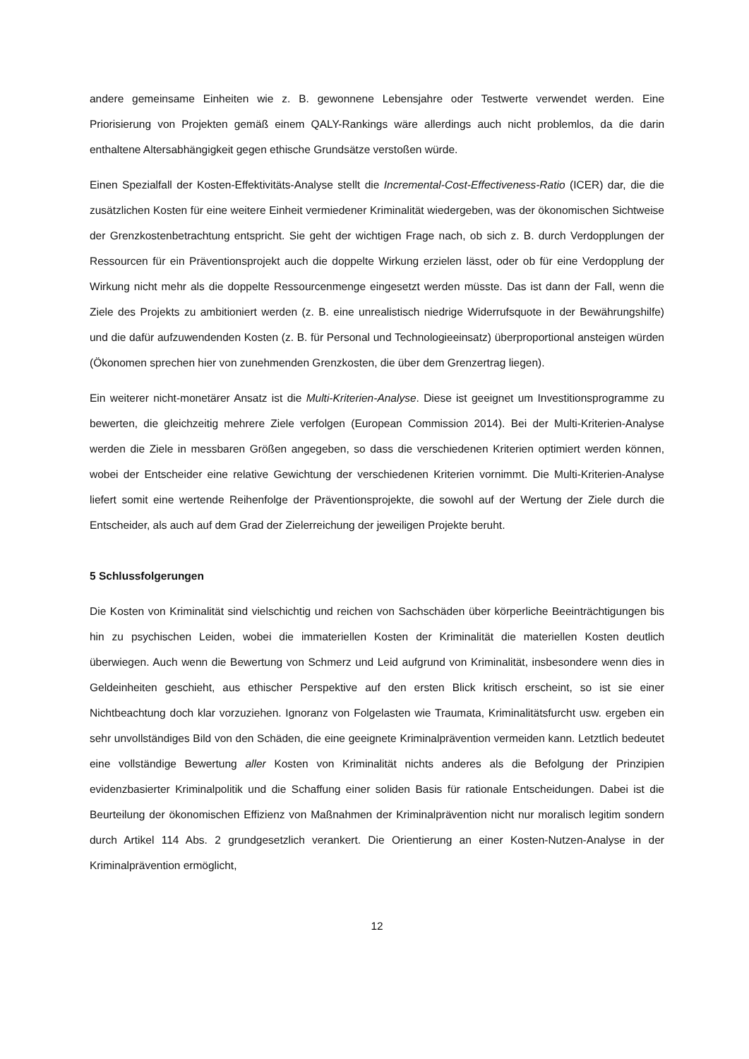andere gemeinsame Einheiten wie z. B. gewonnene Lebensjahre oder Testwerte verwendet werden. Eine Priorisierung von Projekten gemäß einem QALY-Rankings wäre allerdings auch nicht problemlos, da die darin enthaltene Altersabhängigkeit gegen ethische Grundsätze verstoßen würde.
Einen Spezialfall der Kosten-Effektivitäts-Analyse stellt die Incremental-Cost-Effectiveness-Ratio (ICER) dar, die die zusätzlichen Kosten für eine weitere Einheit vermiedener Kriminalität wiedergeben, was der ökonomischen Sichtweise der Grenzkostenbetrachtung entspricht. Sie geht der wichtigen Frage nach, ob sich z. B. durch Verdopplungen der Ressourcen für ein Präventionsprojekt auch die doppelte Wirkung erzielen lässt, oder ob für eine Verdopplung der Wirkung nicht mehr als die doppelte Ressourcenmenge eingesetzt werden müsste. Das ist dann der Fall, wenn die Ziele des Projekts zu ambitioniert werden (z. B. eine unrealistisch niedrige Widerrufsquote in der Bewährungshilfe) und die dafür aufzuwendenden Kosten (z. B. für Personal und Technologieeinsatz) überproportional ansteigen würden (Ökonomen sprechen hier von zunehmenden Grenzkosten, die über dem Grenzertrag liegen).
Ein weiterer nicht-monetärer Ansatz ist die Multi-Kriterien-Analyse. Diese ist geeignet um Investitionsprogramme zu bewerten, die gleichzeitig mehrere Ziele verfolgen (European Commission 2014). Bei der Multi-Kriterien-Analyse werden die Ziele in messbaren Größen angegeben, so dass die verschiedenen Kriterien optimiert werden können, wobei der Entscheider eine relative Gewichtung der verschiedenen Kriterien vornimmt. Die Multi-Kriterien-Analyse liefert somit eine wertende Reihenfolge der Präventionsprojekte, die sowohl auf der Wertung der Ziele durch die Entscheider, als auch auf dem Grad der Zielerreichung der jeweiligen Projekte beruht.
5 Schlussfolgerungen
Die Kosten von Kriminalität sind vielschichtig und reichen von Sachschäden über körperliche Beeinträchtigungen bis hin zu psychischen Leiden, wobei die immateriellen Kosten der Kriminalität die materiellen Kosten deutlich überwiegen. Auch wenn die Bewertung von Schmerz und Leid aufgrund von Kriminalität, insbesondere wenn dies in Geldeinheiten geschieht, aus ethischer Perspektive auf den ersten Blick kritisch erscheint, so ist sie einer Nichtbeachtung doch klar vorzuziehen. Ignoranz von Folgelasten wie Traumata, Kriminalitätsfurcht usw. ergeben ein sehr unvollständiges Bild von den Schäden, die eine geeignete Kriminalprävention vermeiden kann. Letztlich bedeutet eine vollständige Bewertung aller Kosten von Kriminalität nichts anderes als die Befolgung der Prinzipien evidenzbasierter Kriminalpolitik und die Schaffung einer soliden Basis für rationale Entscheidungen. Dabei ist die Beurteilung der ökonomischen Effizienz von Maßnahmen der Kriminalprävention nicht nur moralisch legitim sondern durch Artikel 114 Abs. 2 grundgesetzlich verankert. Die Orientierung an einer Kosten-Nutzen-Analyse in der Kriminalprävention ermöglicht,
12